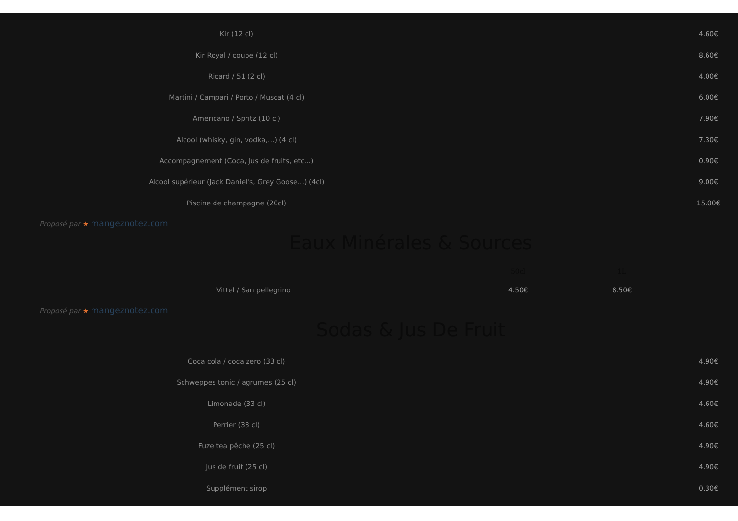| Kir (12 cl) | | 4.60€ |
| Kir Royal / coupe (12 cl) | | 8.60€ |
| Ricard / 51 (2 cl) | | 4.00€ |
| Martini / Campari / Porto / Muscat (4 cl) | | 6.00€ |
| Americano / Spritz (10 cl) | | 7.90€ |
| Alcool (whisky, gin, vodka,...) (4 cl) | | 7.30€ |
| Accompagnement (Coca, Jus de fruits, etc...) | | 0.90€ |
| Alcool supérieur (Jack Daniel's, Grey Goose...) (4cl) | | 9.00€ |
| Piscine de champagne (20cl) | | 15.00€ |
Proposé par ★ mangeznotez.com
Eaux Minérales & Sources
| | 50cl | 1L |
| --- | --- | --- |
| Vittel / San pellegrino | 4.50€ | 8.50€ |
Proposé par ★ mangeznotez.com
Sodas & Jus De Fruit
| Coca cola / coca zero (33 cl) | | 4.90€ |
| Schweppes tonic / agrumes (25 cl) | | 4.90€ |
| Limonade (33 cl) | | 4.60€ |
| Perrier (33 cl) | | 4.60€ |
| Fuze tea pêche (25 cl) | | 4.90€ |
| Jus de fruit (25 cl) | | 4.90€ |
| Supplément sirop | | 0.30€ |